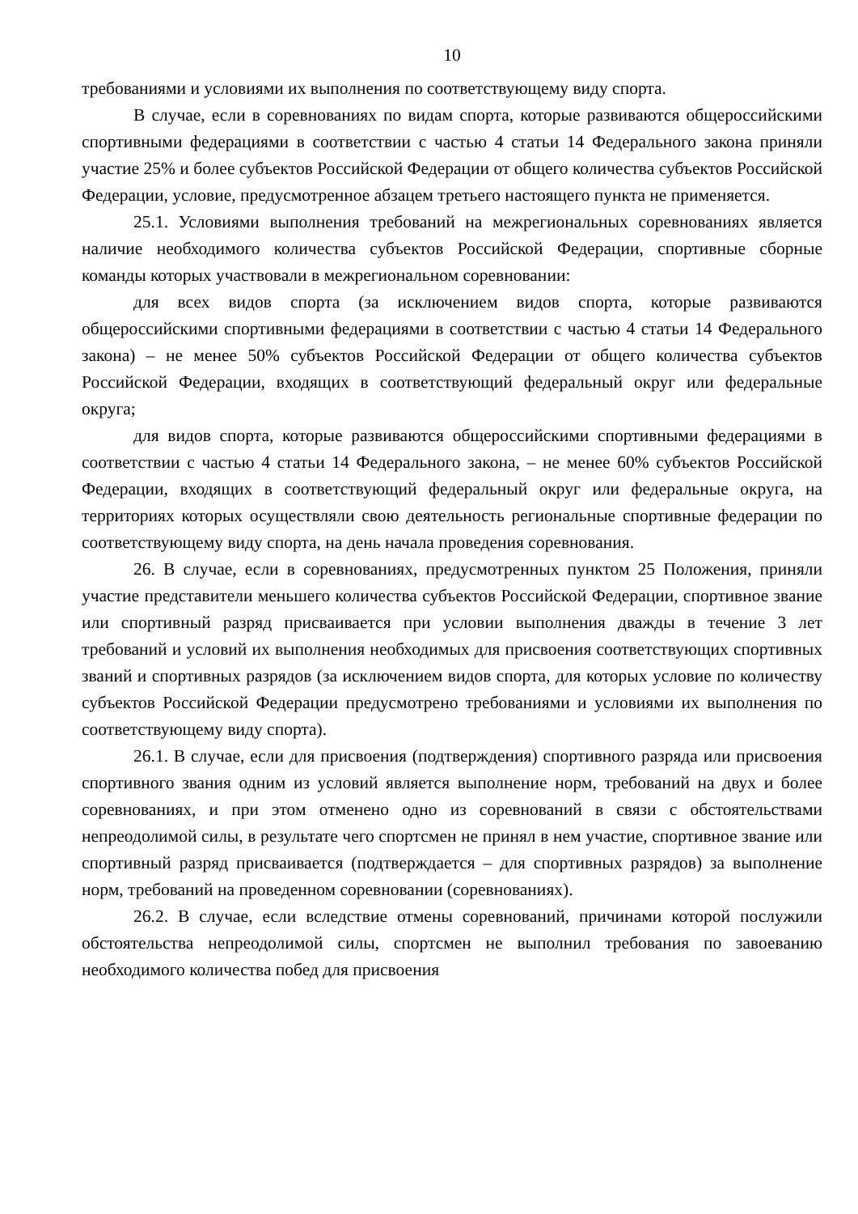10
требованиями и условиями их выполнения по соответствующему виду спорта.
В случае, если в соревнованиях по видам спорта, которые развиваются общероссийскими спортивными федерациями в соответствии с частью 4 статьи 14 Федерального закона приняли участие 25% и более субъектов Российской Федерации от общего количества субъектов Российской Федерации, условие, предусмотренное абзацем третьего настоящего пункта не применяется.
25.1. Условиями выполнения требований на межрегиональных соревнованиях является наличие необходимого количества субъектов Российской Федерации, спортивные сборные команды которых участвовали в межрегиональном соревновании:
для всех видов спорта (за исключением видов спорта, которые развиваются общероссийскими спортивными федерациями в соответствии с частью 4 статьи 14 Федерального закона) – не менее 50% субъектов Российской Федерации от общего количества субъектов Российской Федерации, входящих в соответствующий федеральный округ или федеральные округа;
для видов спорта, которые развиваются общероссийскими спортивными федерациями в соответствии с частью 4 статьи 14 Федерального закона, – не менее 60% субъектов Российской Федерации, входящих в соответствующий федеральный округ или федеральные округа, на территориях которых осуществляли свою деятельность региональные спортивные федерации по соответствующему виду спорта, на день начала проведения соревнования.
26. В случае, если в соревнованиях, предусмотренных пунктом 25 Положения, приняли участие представители меньшего количества субъектов Российской Федерации, спортивное звание или спортивный разряд присваивается при условии выполнения дважды в течение 3 лет требований и условий их выполнения необходимых для присвоения соответствующих спортивных званий и спортивных разрядов (за исключением видов спорта, для которых условие по количеству субъектов Российской Федерации предусмотрено требованиями и условиями их выполнения по соответствующему виду спорта).
26.1. В случае, если для присвоения (подтверждения) спортивного разряда или присвоения спортивного звания одним из условий является выполнение норм, требований на двух и более соревнованиях, и при этом отменено одно из соревнований в связи с обстоятельствами непреодолимой силы, в результате чего спортсмен не принял в нем участие, спортивное звание или спортивный разряд присваивается (подтверждается – для спортивных разрядов) за выполнение норм, требований на проведенном соревновании (соревнованиях).
26.2. В случае, если вследствие отмены соревнований, причинами которой послужили обстоятельства непреодолимой силы, спортсмен не выполнил требования по завоеванию необходимого количества побед для присвоения